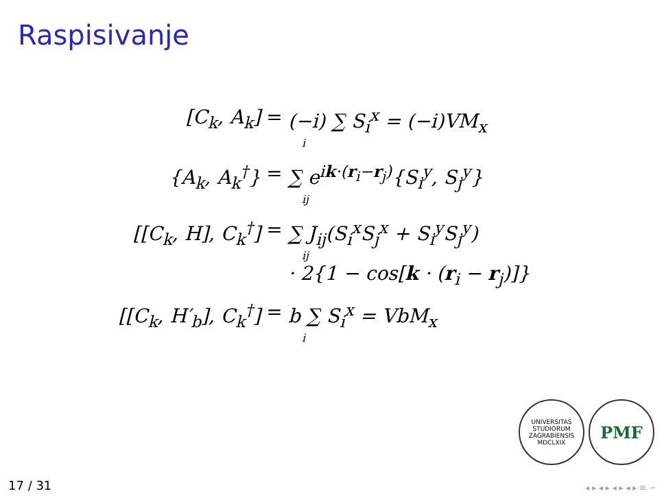Raspisivanje
[C<sub>k</sub>, A<sub>k</sub>]
=
(−i) ∑ S<sub>i</sub><sup>x</sup> = (−i)VM<sub>x</sub>
i
{A<sub>k</sub>, A<sub>k</sub><sup>†</sup>}
=
∑ e<sup>ik·(r<sub>i</sub>−r<sub>j</sub>)</sup>{S<sub>i</sub><sup>y</sup>, S<sub>j</sub><sup>y</sup>}
ij
[[C<sub>k</sub>, H], C<sub>k</sub><sup>†</sup>]
=
∑ J<sub>ij</sub>(S<sub>i</sub><sup>x</sup>S<sub>j</sub><sup>x</sup> + S<sub>i</sub><sup>y</sup>S<sub>j</sub><sup>y</sup>)
ij
· 2{1 − cos[k · (r<sub>i</sub> − r<sub>j</sub>)]}
[[C<sub>k</sub>, H′<sub>b</sub>], C<sub>k</sub><sup>†</sup>]
=
b ∑ S<sub>i</sub><sup>x</sup> = VbM<sub>x</sub>
i
UNIVERSITAS STUDIORUM ZAGRABIENSIS MDCLXIX
PMF
17 / 31 ◂ ▸ ◂ ▸ ◂ ▸ ◂ ▸ ≡ ∽